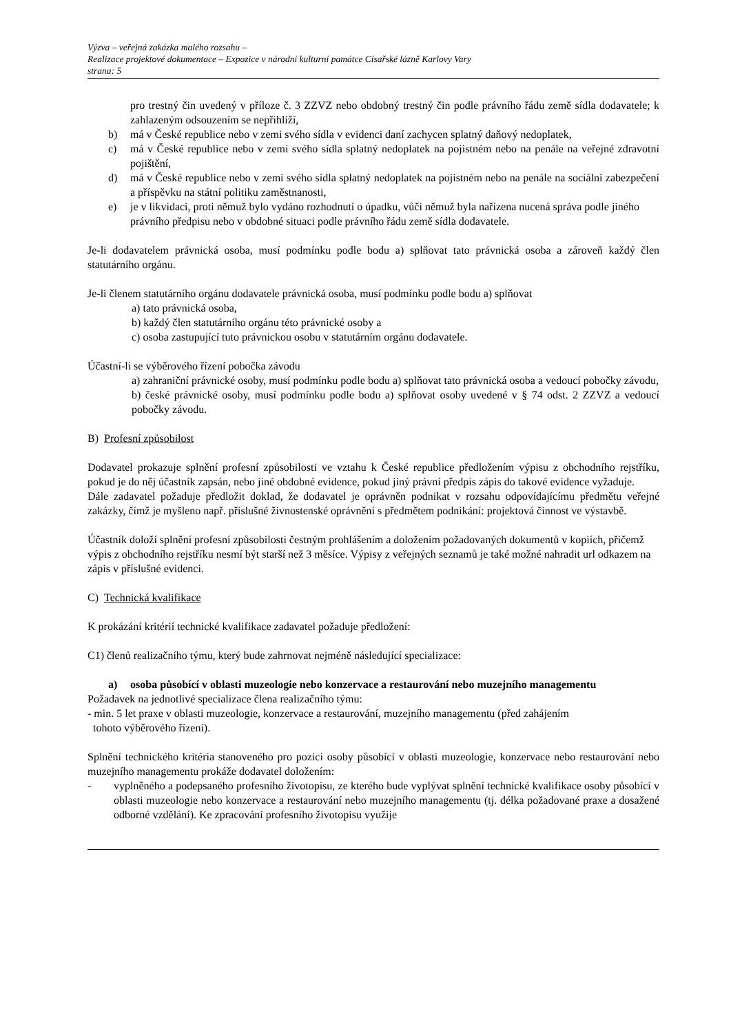Výzva – veřejná zakázka malého rozsahu –
Realizace projektové dokumentace – Expozice v národní kulturní památce Císařské lázně Karlovy Vary
strana: 5
pro trestný čin uvedený v příloze č. 3 ZZVZ nebo obdobný trestný čin podle právního řádu země sídla dodavatele; k zahlazeným odsouzením se nepřihlíží,
b) má v České republice nebo v zemi svého sídla v evidenci daní zachycen splatný daňový nedoplatek,
c) má v České republice nebo v zemi svého sídla splatný nedoplatek na pojistném nebo na penále na veřejné zdravotní pojištění,
d) má v České republice nebo v zemi svého sídla splatný nedoplatek na pojistném nebo na penále na sociální zabezpečení a příspěvku na státní politiku zaměstnanosti,
e) je v likvidaci, proti němuž bylo vydáno rozhodnutí o úpadku, vůči němuž byla nařízena nucená správa podle jiného právního předpisu nebo v obdobné situaci podle právního řádu země sídla dodavatele.
Je-li dodavatelem právnická osoba, musí podmínku podle bodu a) splňovat tato právnická osoba a zároveň každý člen statutárního orgánu.
Je-li členem statutárního orgánu dodavatele právnická osoba, musí podmínku podle bodu a) splňovat
a) tato právnická osoba,
b) každý člen statutárního orgánu této právnické osoby a
c) osoba zastupující tuto právnickou osobu v statutárním orgánu dodavatele.
Účastní-li se výběrového řízení pobočka závodu
a) zahraniční právnické osoby, musí podmínku podle bodu a) splňovat tato právnická osoba a vedoucí pobočky závodu,
b) české právnické osoby, musí podmínku podle bodu a) splňovat osoby uvedené v § 74 odst. 2 ZZVZ a vedoucí pobočky závodu.
B) Profesní způsobilost
Dodavatel prokazuje splnění profesní způsobilosti ve vztahu k České republice předložením výpisu z obchodního rejstříku, pokud je do něj účastník zapsán, nebo jiné obdobné evidence, pokud jiný právní předpis zápis do takové evidence vyžaduje.
Dále zadavatel požaduje předložit doklad, že dodavatel je oprávněn podnikat v rozsahu odpovídajícímu předmětu veřejné zakázky, čímž je myšleno např. příslušné živnostenské oprávnění s předmětem podnikání: projektová činnost ve výstavbě.
Účastník doloží splnění profesní způsobilosti čestným prohlášením a doložením požadovaných dokumentů v kopiích, přičemž výpis z obchodního rejstříku nesmí být starší než 3 měsíce. Výpisy z veřejných seznamů je také možné nahradit url odkazem na zápis v příslušné evidenci.
C) Technická kvalifikace
K prokázání kritérií technické kvalifikace zadavatel požaduje předložení:
C1) členů realizačního týmu, který bude zahrnovat nejméně následující specializace:
a) osoba působící v oblasti muzeologie nebo konzervace a restaurování nebo muzejního managementu
Požadavek na jednotlivé specializace člena realizačního týmu:
- min. 5 let praxe v oblasti muzeologie, konzervace a restaurování, muzejního managementu (před zahájením
tohoto výběrového řízení).
Splnění technického kritéria stanoveného pro pozici osoby působící v oblasti muzeologie, konzervace nebo restaurování nebo muzejního managementu prokáže dodavatel doložením:
- vyplněného a podepsaného profesního životopisu, ze kterého bude vyplývat splnění technické kvalifikace osoby působící v oblasti muzeologie nebo konzervace a restaurování nebo muzejního managementu (tj. délka požadované praxe a dosažené odborné vzdělání). Ke zpracování profesního životopisu využije